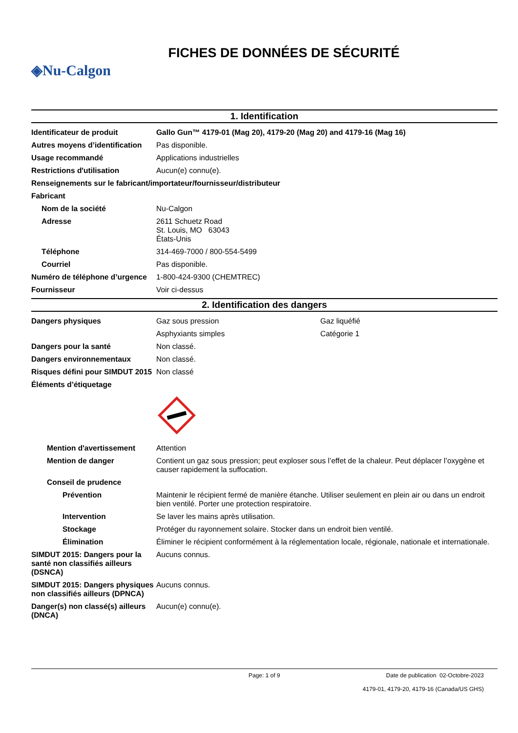FICHES DE DONNÉES DE SÉCURITÉ
◈Nu-Calgon
1. Identification
Identificateur de produit Gallo Gun™ 4179-01 (Mag 20), 4179-20 (Mag 20) and 4179-16 (Mag 16)
Autres moyens d’identification
Pas disponible.
Usage recommandé Applications industrielles
Restrictions d'utilisation Aucun(e) connu(e).
Renseignements sur le fabricant/importateur/fournisseur/distributeur
Fabricant
Nom de la société Nu-Calgon
Adresse 2611 Schuetz Road
St. Louis, MO 63043
États-Unis
Téléphone 314-469-7000 / 800-554-5499
Courriel Pas disponible.
Numéro de téléphone d’urgence
1-800-424-9300 (CHEMTREC)
Fournisseur Voir ci-dessus
2. Identification des dangers
Dangers physiques Gaz sous pression Gaz liquéfié
Asphyxiants simples Catégorie 1
Dangers pour la santé Non classé.
Dangers environnementaux Non classé.
Risques défini pour SIMDUT 2015
Non classé
Éléments d’étiquetage
Mention d'avertissement Attention
Mention de danger Contient un gaz sous pression; peut exploser sous l’effet de la chaleur. Peut déplacer l’oxygène et causer rapidement la suffocation.
Conseil de prudence
Prévention Maintenir le récipient fermé de manière étanche. Utiliser seulement en plein air ou dans un endroit bien ventilé. Porter une protection respiratoire.
Intervention Se laver les mains après utilisation.
Stockage Protéger du rayonnement solaire. Stocker dans un endroit bien ventilé.
Élimination Éliminer le récipient conformément à la réglementation locale, régionale, nationale et internationale.
SIMDUT 2015: Dangers pour la santé non classifiés ailleurs (DSNCA)
Aucuns connus.
SIMDUT 2015: Dangers physiques non classifiés ailleurs (DPNCA)
Aucuns connus.
Danger(s) non classé(s) ailleurs (DNCA)
Aucun(e) connu(e).
Page: 1 of 9 Date de publication 02-Octobre-2023
4179-01, 4179-20, 4179-16 (Canada/US GHS)